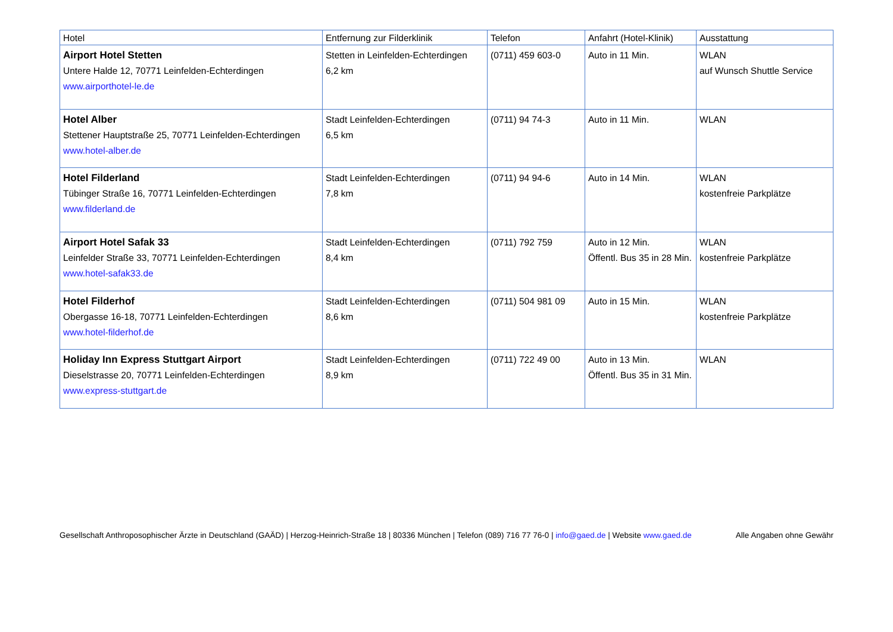| Hotel | Entfernung zur Filderklinik | Telefon | Anfahrt (Hotel-Klinik) | Ausstattung |
| --- | --- | --- | --- | --- |
| Airport Hotel Stetten Untere Halde 12, 70771 Leinfelden-Echterdingen www.airporthotel-le.de | Stetten in Leinfelden-Echterdingen 6,2 km | (0711) 459 603-0 | Auto in 11 Min. | WLAN auf Wunsch Shuttle Service |
| Hotel Alber Stettener Hauptstraße 25, 70771 Leinfelden-Echterdingen www.hotel-alber.de | Stadt Leinfelden-Echterdingen 6,5 km | (0711) 94 74-3 | Auto in 11 Min. | WLAN |
| Hotel Filderland Tübinger Straße 16, 70771 Leinfelden-Echterdingen www.filderland.de | Stadt Leinfelden-Echterdingen 7,8 km | (0711) 94 94-6 | Auto in 14 Min. | WLAN kostenfreie Parkplätze |
| Airport Hotel Safak 33 Leinfelder Straße 33, 70771 Leinfelden-Echterdingen www.hotel-safak33.de | Stadt Leinfelden-Echterdingen 8,4 km | (0711) 792 759 | Auto in 12 Min. Öffentl. Bus 35 in 28 Min. | WLAN kostenfreie Parkplätze |
| Hotel Filderhof Obergasse 16-18, 70771 Leinfelden-Echterdingen www.hotel-filderhof.de | Stadt Leinfelden-Echterdingen 8,6 km | (0711) 504 981 09 | Auto in 15 Min. | WLAN kostenfreie Parkplätze |
| Holiday Inn Express Stuttgart Airport Dieselstrasse 20, 70771 Leinfelden-Echterdingen www.express-stuttgart.de | Stadt Leinfelden-Echterdingen 8,9 km | (0711) 722 49 00 | Auto in 13 Min. Öffentl. Bus 35 in 31 Min. | WLAN |
Gesellschaft Anthroposophischer Ärzte in Deutschland (GAÄD) | Herzog-Heinrich-Straße 18 | 80336 München | Telefon (089) 716 77 76-0 | info@gaed.de | Website www.gaed.de Alle Angaben ohne Gewähr